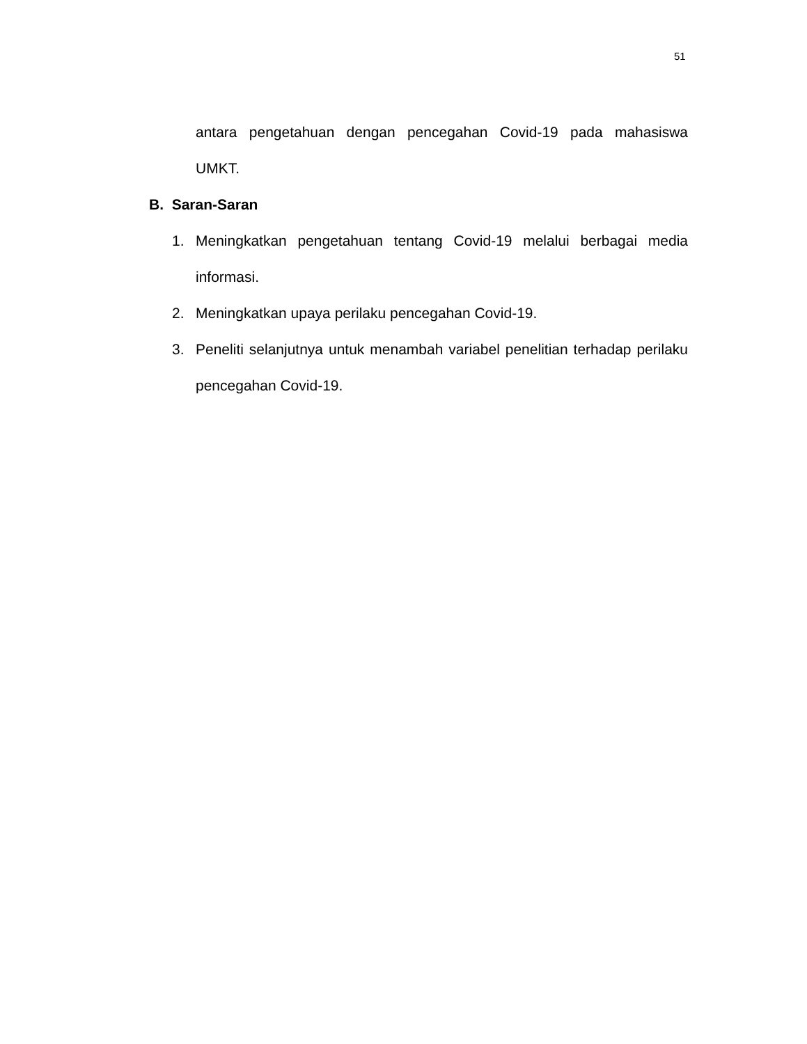51
antara pengetahuan dengan pencegahan Covid-19 pada mahasiswa UMKT.
B. Saran-Saran
1. Meningkatkan pengetahuan tentang Covid-19 melalui berbagai media informasi.
2. Meningkatkan upaya perilaku pencegahan Covid-19.
3. Peneliti selanjutnya untuk menambah variabel penelitian terhadap perilaku pencegahan Covid-19.